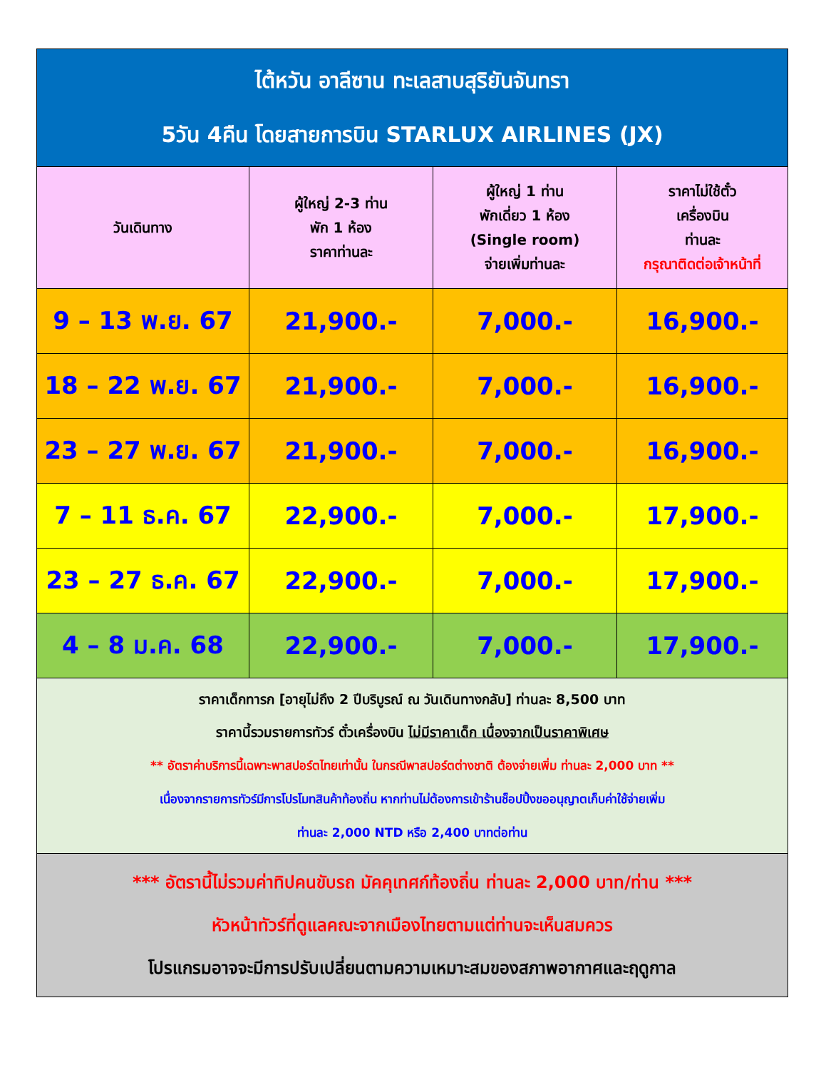| ไต้หวัน อาลีซาน ทะเลสาบสุริยันจันทรา 5วัน 4คืน โดยสายการบิน STARLUX AIRLINES (JX) | | | |
| วันเดินทาง | ผู้ใหญ่ 2-3 ท่าน พัก 1 ห้อง ราคาท่านละ | ผู้ใหญ่ 1 ท่าน พักเดี่ยว 1 ห้อง (Single room) จ่ายเพิ่มท่านละ | ราคาไม่ใช้ตั๋ว เครื่องบิน ท่านละ กรุณาติดต่อเจ้าหน้าที่ |
| 9 – 13 พ.ย. 67 | 21,900.- | 7,000.- | 16,900.- |
| 18 – 22 พ.ย. 67 | 21,900.- | 7,000.- | 16,900.- |
| 23 – 27 พ.ย. 67 | 21,900.- | 7,000.- | 16,900.- |
| 7 – 11 ธ.ค. 67 | 22,900.- | 7,000.- | 17,900.- |
| 23 – 27 ธ.ค. 67 | 22,900.- | 7,000.- | 17,900.- |
| 4 – 8 ม.ค. 68 | 22,900.- | 7,000.- | 17,900.- |
| ราคาเด็กทารก [อายุไม่ถึง 2 ปีบริบูรณ์ ณ วันเดินทางกลับ] ท่านละ 8,500 บาท ราคานี้รวมรายการทัวร์ ตั๋วเครื่องบิน ไม่มีราคาเด็ก เนื่องจากเป็นราคาพิเศษ ** อัตราค่าบริการนี้เฉพาะพาสปอร์ตไทยเท่านั้น ในกรณีพาสปอร์ตต่างชาติ ต้องจ่ายเพิ่ม ท่านละ 2,000 บาท ** เนื่องจากรายการทัวร์มีการโปรโมทสินค้าท้องถิ่น หากท่านไม่ต้องการเข้าร้านช็อปปิ้งขออนุญาตเก็บค่าใช้จ่ายเพิ่ม ท่านละ 2,000 NTD หรือ 2,400 บาทต่อท่าน | | | |
| *** อัตรานี้ไม่รวมค่าทิปคนขับรถ มัคคุเทศก์ท้องถิ่น ท่านละ 2,000 บาท/ท่าน *** หัวหน้าทัวร์ที่ดูแลคณะจากเมืองไทยตามแต่ท่านจะเห็นสมควร โปรแกรมอาจจะมีการปรับเปลี่ยนตามความเหมาะสมของสภาพอากาศและฤดูกาล | | | |